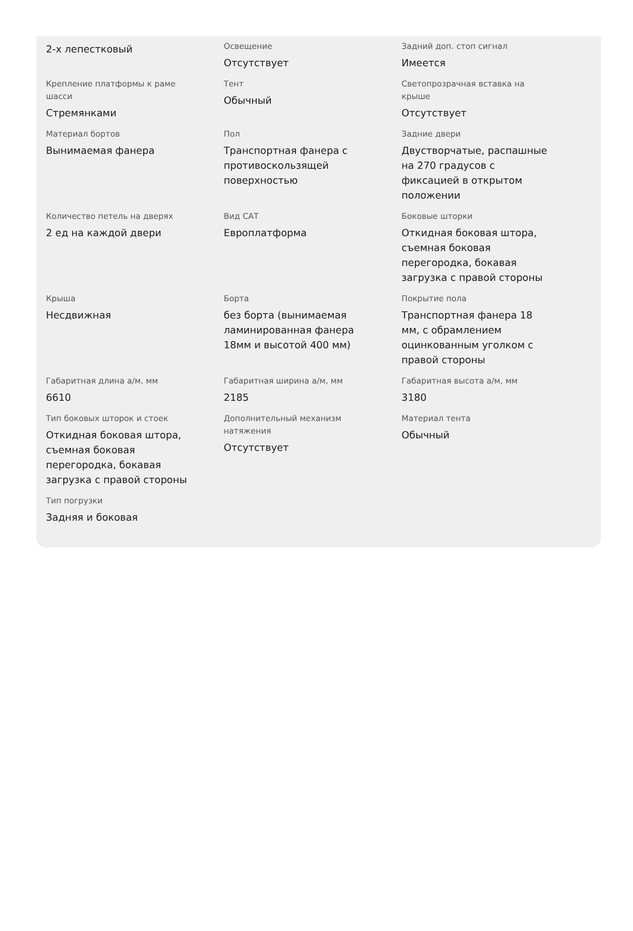| 2-х лепестковый | Освещение Отсутствует | Задний доп. стоп сигнал Имеется |
| Крепление платформы к раме шасси Стремянками | Тент Обычный | Светопрозрачная вставка на крыше Отсутствует |
| Материал бортов Вынимаемая фанера | Пол Транспортная фанера с противоскользящей поверхностью | Задние двери Двустворчатые, распашные на 270 градусов с фиксацией в открытом положении |
| Количество петель на дверях 2 ед на каждой двери | Вид САТ Европлатформа | Боковые шторки Откидная боковая штора, съемная боковая перегородка, бокавая загрузка с правой стороны |
| Крыша Несдвижная | Борта без борта (вынимаемая ламинированная фанера 18мм и высотой 400 мм) | Покрытие пола Транспортная фанера 18 мм, с обрамлением оцинкованным уголком с правой стороны |
| Габаритная длина а/м, мм 6610 | Габаритная ширина а/м, мм 2185 | Габаритная высота а/м, мм 3180 |
| Тип боковых шторок и стоек Откидная боковая штора, съемная боковая перегородка, бокавая загрузка с правой стороны | Дополнительный механизм натяжения Отсутствует | Материал тента Обычный |
| Тип погрузки Задняя и боковая | | |